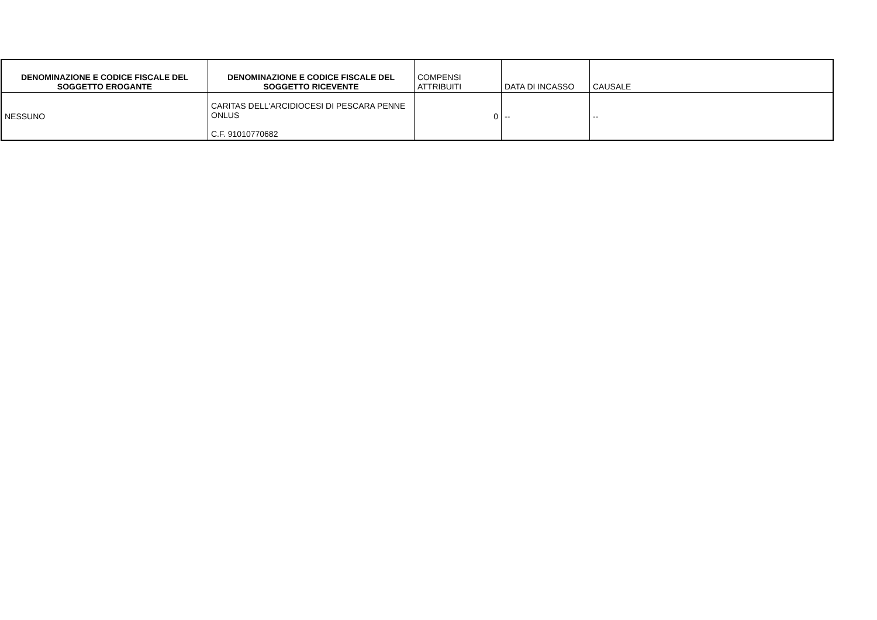| DENOMINAZIONE E CODICE FISCALE DEL SOGGETTO EROGANTE | DENOMINAZIONE E CODICE FISCALE DEL SOGGETTO RICEVENTE | COMPENSI ATTRIBUITI | DATA DI INCASSO | CAUSALE |
| --- | --- | --- | --- | --- |
| NESSUNO | CARITAS DELL'ARCIDIOCESI DI PESCARA PENNE ONLUS C.F. 91010770682 | 0 | -- | -- |